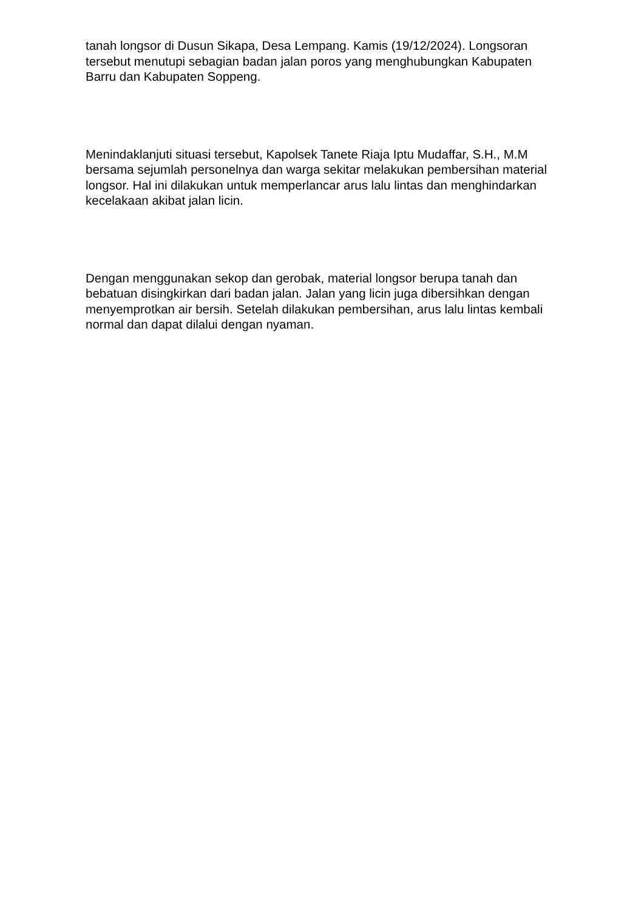tanah longsor di Dusun Sikapa, Desa Lempang. Kamis (19/12/2024). Longsoran tersebut menutupi sebagian badan jalan poros yang menghubungkan Kabupaten Barru dan Kabupaten Soppeng.
Menindaklanjuti situasi tersebut, Kapolsek Tanete Riaja Iptu Mudaffar, S.H., M.M bersama sejumlah personelnya dan warga sekitar melakukan pembersihan material longsor. Hal ini dilakukan untuk memperlancar arus lalu lintas dan menghindarkan kecelakaan akibat jalan licin.
Dengan menggunakan sekop dan gerobak, material longsor berupa tanah dan bebatuan disingkirkan dari badan jalan. Jalan yang licin juga dibersihkan dengan menyemprotkan air bersih. Setelah dilakukan pembersihan, arus lalu lintas kembali normal dan dapat dilalui dengan nyaman.